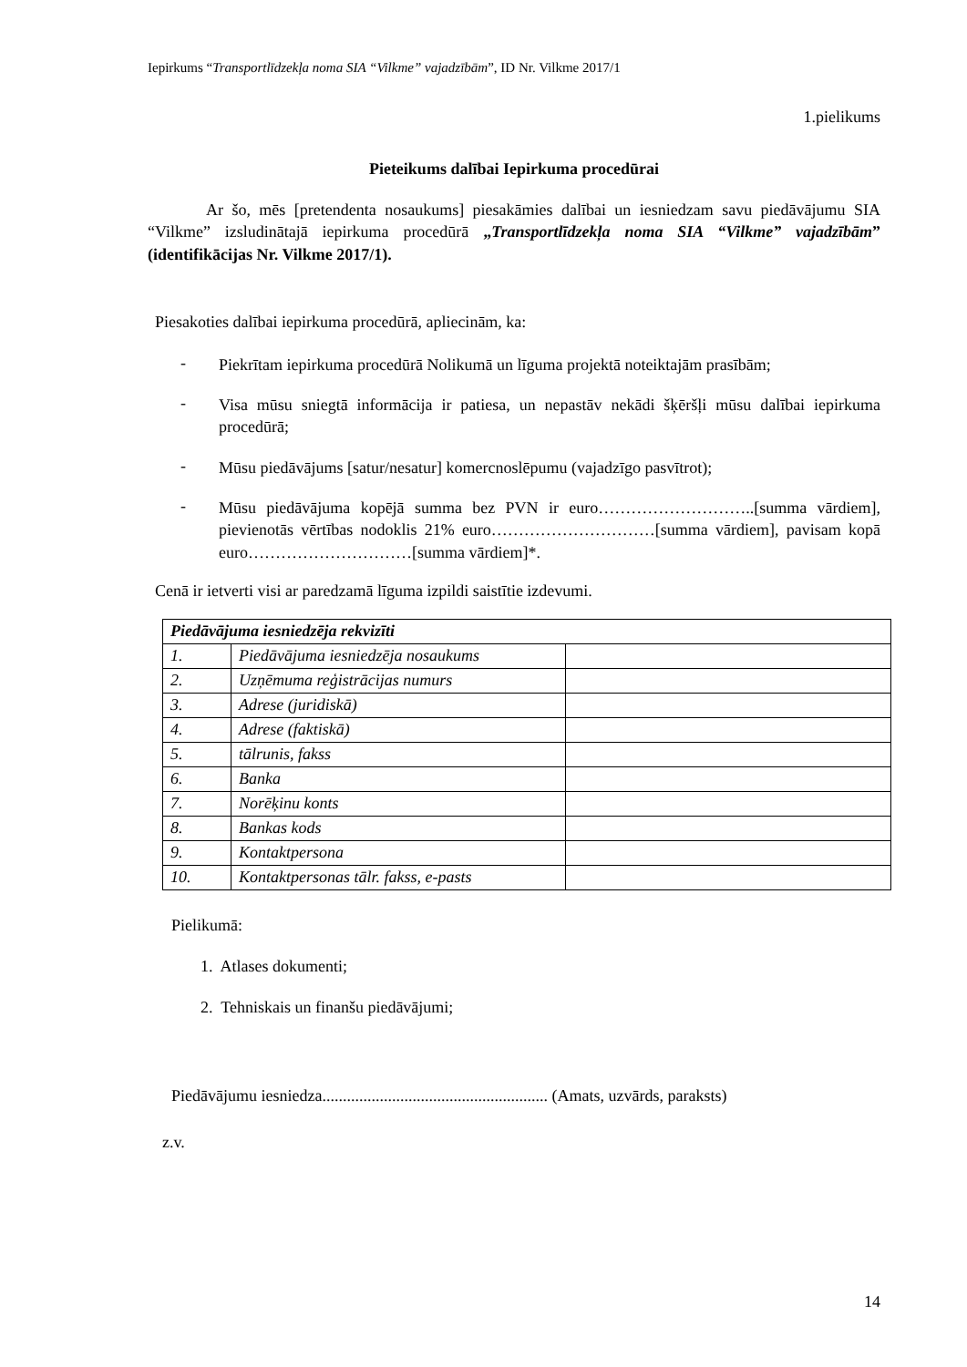Iepirkums “Transportlīdzekļa noma SIA “Vilkme” vajadzībām”, ID Nr. Vilkme 2017/1
1.pielikums
Pieteikums dalībai Iepirkuma procedūrai
Ar šo, mēs [pretendenta nosaukums] piesakāmies dalībai un iesniedzam savu piedāvājumu SIA “Vilkme” izsludinātajā iepirkuma procedūrā „Transportlīdzekļa noma SIA “Vilkme” vajadzībām” (identifikācijas Nr. Vilkme 2017/1).
Piesakoties dalībai iepirkuma procedūrā, apliecinām, ka:
- Piekrītam iepirkuma procedūrā Nolikumā un līguma projektā noteiktajām prasībām;
- Visa mūsu sniegtā informācija ir patiesa, un nepastāv nekādi šķēršļi mūsu dalībai iepirkuma procedūrā;
- Mūsu piedāvājums [satur/nesatur] komercnoslēpumu (vajadzīgo pasvītrot);
- Mūsu piedāvājuma kopējā summa bez PVN ir euro………………………..[summa vārdiem], pievienotās vērtības nodoklis 21% euro…………………………[summa vārdiem], pavisam kopā euro…………………………[summa vārdiem]*.
Cenā ir ietverti visi ar paredzamā līguma izpildi saistītie izdevumi.
| Piedāvājuma iesniedzēja rekvizīti | | |
| 1. | Piedāvājuma iesniedzēja nosaukums | |
| 2. | Uzņēmuma reģistrācijas numurs | |
| 3. | Adrese (juridiskā) | |
| 4. | Adrese (faktiskā) | |
| 5. | tālrunis, fakss | |
| 6. | Banka | |
| 7. | Norēķinu konts | |
| 8. | Bankas kods | |
| 9. | Kontaktpersona | |
| 10. | Kontaktpersonas tālr. fakss, e-pasts | |
Pielikumā:
1. Atlases dokumenti;
2. Tehniskais un finanšu piedāvājumi;
Piedāvājumu iesniedza....................................................... (Amats, uzvārds, paraksts)
z.v.
14